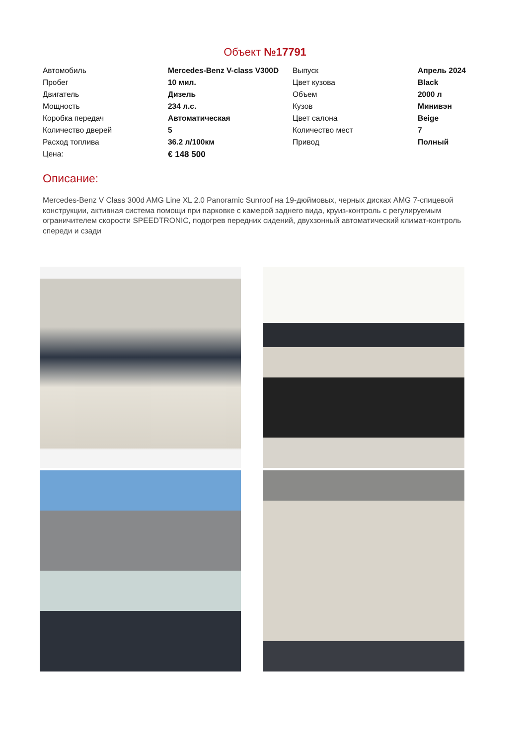Объект №17791
| Автомобиль | Mercedes-Benz V-class V300D | Выпуск | Апрель 2024 |
| Пробег | 10 мил. | Цвет кузова | Black |
| Двигатель | Дизель | Объем | 2000 л |
| Мощность | 234 л.с. | Кузов | Минивэн |
| Коробка передач | Автоматическая | Цвет салона | Beige |
| Количество дверей | 5 | Количество мест | 7 |
| Расход топлива | 36.2 л/100км | Привод | Полный |
| Цена: | € 148 500 | | |
Описание:
Mercedes-Benz V Class 300d AMG Line XL 2.0 Panoramic Sunroof на 19-дюймовых, черных дисках AMG 7-спицевой конструкции, активная система помощи при парковке с камерой заднего вида, круиз-контроль с регулируемым ограничителем скорости SPEEDTRONIC, подогрев передних сидений, двухзонный автоматический климат-контроль спереди и сзади